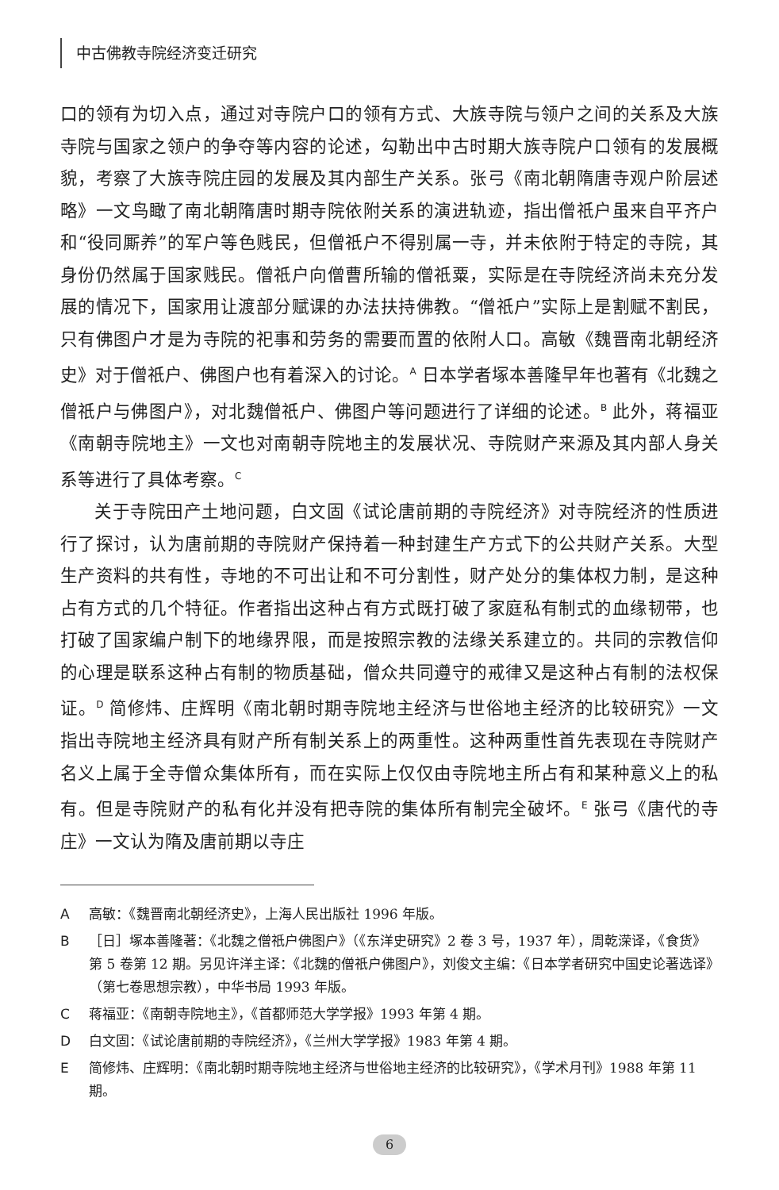中古佛教寺院经济变迁研究
口的领有为切入点，通过对寺院户口的领有方式、大族寺院与领户之间的关系及大族寺院与国家之领户的争夺等内容的论述，勾勒出中古时期大族寺院户口领有的发展概貌，考察了大族寺院庄园的发展及其内部生产关系。张弓《南北朝隋唐寺观户阶层述略》一文鸟瞰了南北朝隋唐时期寺院依附关系的演进轨迹，指出僧祇户虽来自平齐户和“役同厮养”的军户等色贱民，但僧祇户不得别属一寺，并未依附于特定的寺院，其身份仍然属于国家贱民。僧祇户向僧曹所输的僧祇粟，实际是在寺院经济尚未充分发展的情况下，国家用让渡部分赋课的办法扶持佛教。“僧祇户”实际上是割赋不割民，只有佛图户才是为寺院的祀事和劳务的需要而置的依附人口。高敏《魏晋南北朝经济史》对于僧祇户、佛图户也有着深入的讨论。<sup>A</sup> 日本学者塚本善隆早年也著有《北魏之僧祇户与佛图户》，对北魏僧祇户、佛图户等问题进行了详细的论述。<sup>B</sup> 此外，蒋福亚《南朝寺院地主》一文也对南朝寺院地主的发展状况、寺院财产来源及其内部人身关系等进行了具体考察。<sup>C</sup>
关于寺院田产土地问题，白文固《试论唐前期的寺院经济》对寺院经济的性质进行了探讨，认为唐前期的寺院财产保持着一种封建生产方式下的公共财产关系。大型生产资料的共有性，寺地的不可出让和不可分割性，财产处分的集体权力制，是这种占有方式的几个特征。作者指出这种占有方式既打破了家庭私有制式的血缘韧带，也打破了国家编户制下的地缘界限，而是按照宗教的法缘关系建立的。共同的宗教信仰的心理是联系这种占有制的物质基础，僧众共同遵守的戒律又是这种占有制的法权保证。<sup>D</sup> 简修炜、庄辉明《南北朝时期寺院地主经济与世俗地主经济的比较研究》一文指出寺院地主经济具有财产所有制关系上的两重性。这种两重性首先表现在寺院财产名义上属于全寺僧众集体所有，而在实际上仅仅由寺院地主所占有和某种意义上的私有。但是寺院财产的私有化并没有把寺院的集体所有制完全破坏。<sup>E</sup> 张弓《唐代的寺庄》一文认为隋及唐前期以寺庄
A高敏：《魏晋南北朝经济史》，上海人民出版社 1996 年版。
B ［日］塚本善隆著：《北魏之僧祇户佛图户》（《东洋史研究》2 卷 3 号，1937 年），周乾溁译，《食货》第 5 卷第 12 期。另见许洋主译：《北魏的僧祇户佛图户》，刘俊文主编：《日本学者研究中国史论著选译》（第七卷思想宗教），中华书局 1993 年版。
C蒋福亚：《南朝寺院地主》，《首都师范大学学报》1993 年第 4 期。
D白文固：《试论唐前期的寺院经济》，《兰州大学学报》1983 年第 4 期。
E简修炜、庄辉明：《南北朝时期寺院地主经济与世俗地主经济的比较研究》，《学术月刊》1988 年第 11 期。
6